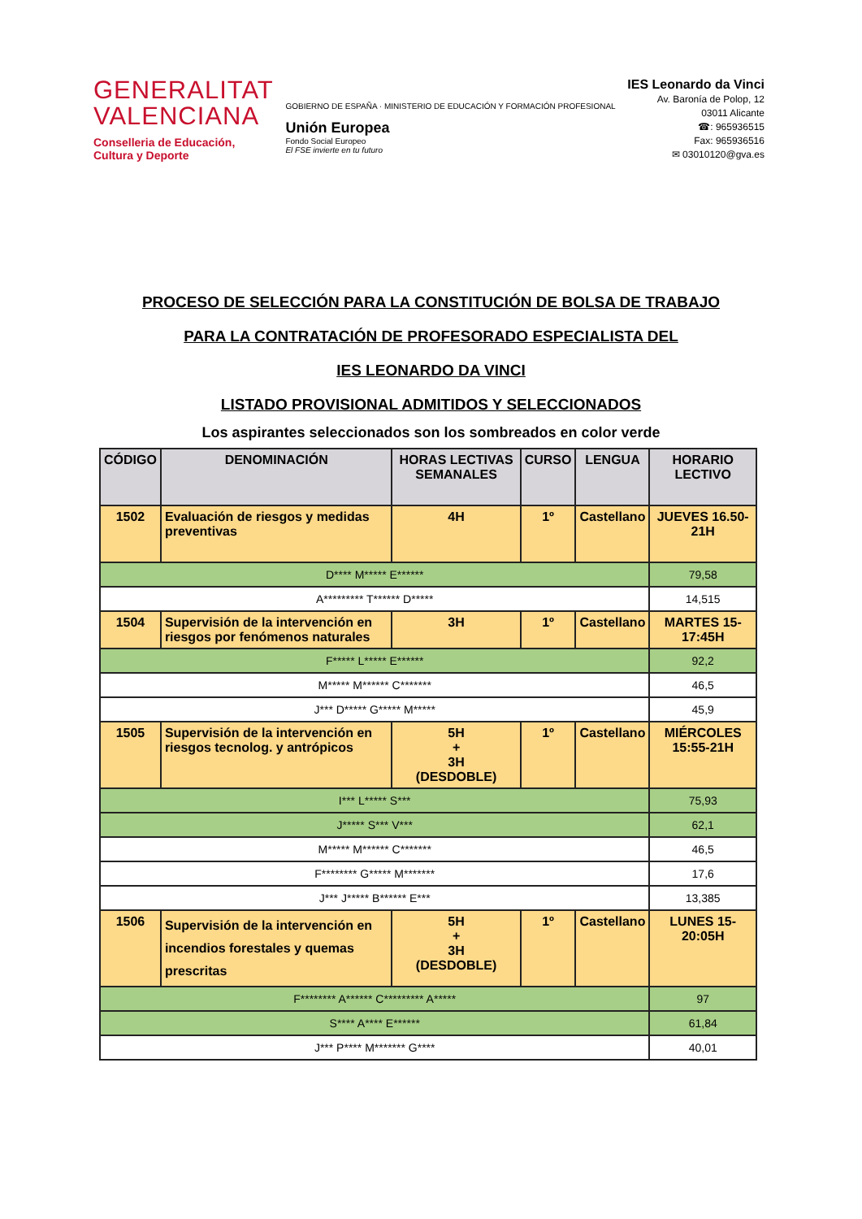GENERALITAT
VALENCIANA
Conselleria de Educación,
Cultura y Deporte
GOBIERNO DE ESPAÑA · MINISTERIO DE EDUCACIÓN Y FORMACIÓN PROFESIONAL
Unión Europea
Fondo Social Europeo
El FSE invierte en tu futuro
IES Leonardo da Vinci
Av. Baronía de Polop, 12
03011 Alicante
☎: 965936515
Fax: 965936516
✉ 03010120@gva.es
PROCESO DE SELECCIÓN PARA LA CONSTITUCIÓN DE BOLSA DE TRABAJO
PARA LA CONTRATACIÓN DE PROFESORADO ESPECIALISTA DEL
IES LEONARDO DA VINCI
LISTADO PROVISIONAL ADMITIDOS Y SELECCIONADOS
Los aspirantes seleccionados son los sombreados en color verde
| CÓDIGO | DENOMINACIÓN | HORAS LECTIVAS SEMANALES | CURSO | LENGUA | HORARIO LECTIVO |
| --- | --- | --- | --- | --- | --- |
| 1502 | Evaluación de riesgos y medidas preventivas | 4H | 1º | Castellano | JUEVES 16.50-21H |
| D**** M***** E****** | | | | | 79,58 |
| A********* T****** D***** | | | | | 14,515 |
| 1504 | Supervisión de la intervención en riesgos por fenómenos naturales | 3H | 1º | Castellano | MARTES 15-17:45H |
| F***** L***** E****** | | | | | 92,2 |
| M***** M****** C******* | | | | | 46,5 |
| J*** D***** G***** M***** | | | | | 45,9 |
| 1505 | Supervisión de la intervención en riesgos tecnolog. y antrópicos | 5H + 3H (DESDOBLE) | 1º | Castellano | MIÉRCOLES 15:55-21H |
| I*** L***** S*** | | | | | 75,93 |
| J***** S*** V*** | | | | | 62,1 |
| M***** M****** C******* | | | | | 46,5 |
| F******** G***** M******* | | | | | 17,6 |
| J*** J***** B****** E*** | | | | | 13,385 |
| 1506 | Supervisión de la intervención en incendios forestales y quemas prescritas | 5H + 3H (DESDOBLE) | 1º | Castellano | LUNES 15-20:05H |
| F******** A****** C********* A***** | | | | | 97 |
| S**** A**** E****** | | | | | 61,84 |
| J*** P**** M******* G**** | | | | | 40,01 |